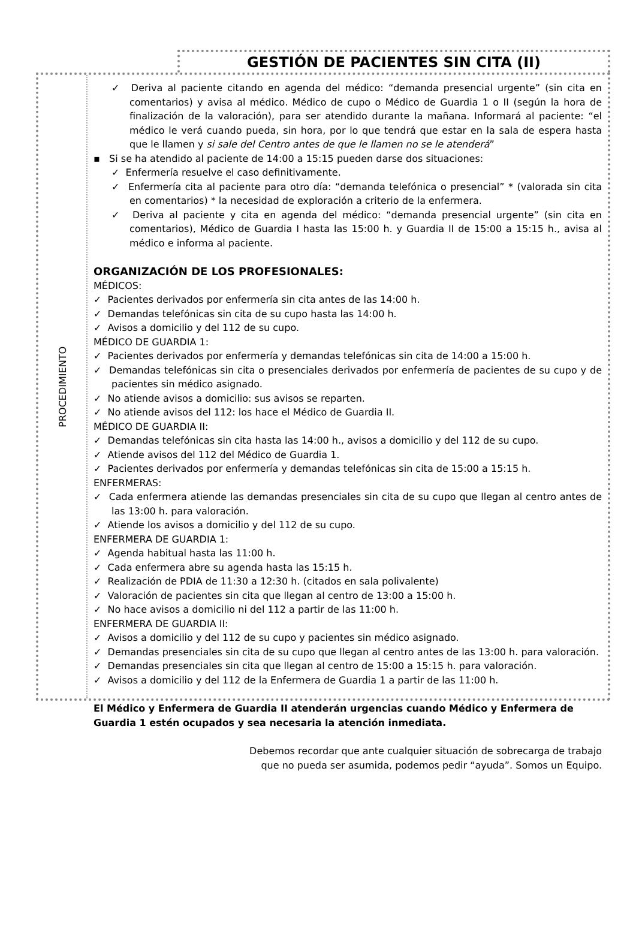GESTIÓN DE PACIENTES SIN CITA (II)
PROCEDIMIENTO
✓ Deriva al paciente citando en agenda del médico: “demanda presencial urgente” (sin cita en comentarios) y avisa al médico. Médico de cupo o Médico de Guardia 1 o II (según la hora de finalización de la valoración), para ser atendido durante la mañana. Informará al paciente: “el médico le verá cuando pueda, sin hora, por lo que tendrá que estar en la sala de espera hasta que le llamen y si sale del Centro antes de que le llamen no se le atenderá”
▪ Si se ha atendido al paciente de 14:00 a 15:15 pueden darse dos situaciones:
✓ Enfermería resuelve el caso definitivamente.
✓ Enfermería cita al paciente para otro día: “demanda telefónica o presencial” * (valorada sin cita en comentarios) * la necesidad de exploración a criterio de la enfermera.
✓ Deriva al paciente y cita en agenda del médico: “demanda presencial urgente” (sin cita en comentarios), Médico de Guardia I hasta las 15:00 h. y Guardia II de 15:00 a 15:15 h., avisa al médico e informa al paciente.
ORGANIZACIÓN DE LOS PROFESIONALES:
MÉDICOS:
✓ Pacientes derivados por enfermería sin cita antes de las 14:00 h.
✓ Demandas telefónicas sin cita de su cupo hasta las 14:00 h.
✓ Avisos a domicilio y del 112 de su cupo.
MÉDICO DE GUARDIA 1:
✓ Pacientes derivados por enfermería y demandas telefónicas sin cita de 14:00 a 15:00 h.
✓ Demandas telefónicas sin cita o presenciales derivados por enfermería de pacientes de su cupo y de pacientes sin médico asignado.
✓ No atiende avisos a domicilio: sus avisos se reparten.
✓ No atiende avisos del 112: los hace el Médico de Guardia II.
MÉDICO DE GUARDIA II:
✓ Demandas telefónicas sin cita hasta las 14:00 h., avisos a domicilio y del 112 de su cupo.
✓ Atiende avisos del 112 del Médico de Guardia 1.
✓ Pacientes derivados por enfermería y demandas telefónicas sin cita de 15:00 a 15:15 h.
ENFERMERAS:
✓ Cada enfermera atiende las demandas presenciales sin cita de su cupo que llegan al centro antes de las 13:00 h. para valoración.
✓ Atiende los avisos a domicilio y del 112 de su cupo.
ENFERMERA DE GUARDIA 1:
✓ Agenda habitual hasta las 11:00 h.
✓ Cada enfermera abre su agenda hasta las 15:15 h.
✓ Realización de PDIA de 11:30 a 12:30 h. (citados en sala polivalente)
✓ Valoración de pacientes sin cita que llegan al centro de 13:00 a 15:00 h.
✓ No hace avisos a domicilio ni del 112 a partir de las 11:00 h.
ENFERMERA DE GUARDIA II:
✓ Avisos a domicilio y del 112 de su cupo y pacientes sin médico asignado.
✓ Demandas presenciales sin cita de su cupo que llegan al centro antes de las 13:00 h. para valoración.
✓ Demandas presenciales sin cita que llegan al centro de 15:00 a 15:15 h. para valoración.
✓ Avisos a domicilio y del 112 de la Enfermera de Guardia 1 a partir de las 11:00 h.
El Médico y Enfermera de Guardia II atenderán urgencias cuando Médico y Enfermera de Guardia 1 estén ocupados y sea necesaria la atención inmediata.
Debemos recordar que ante cualquier situación de sobrecarga de trabajo
que no pueda ser asumida, podemos pedir “ayuda”. Somos un Equipo.